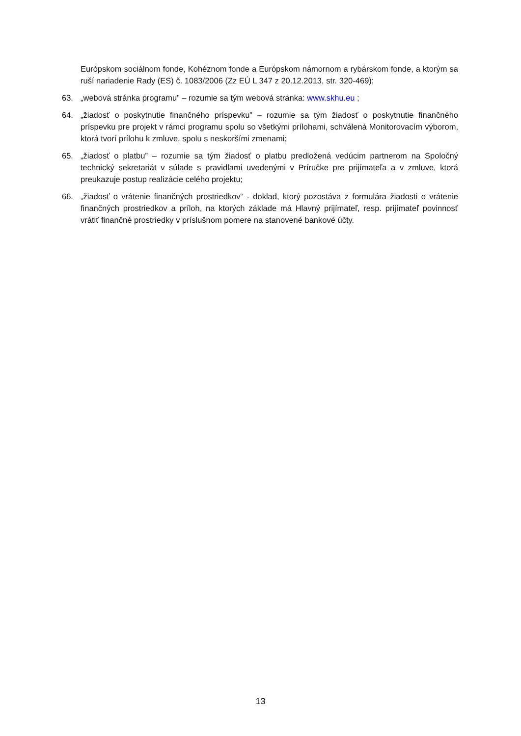Európskom sociálnom fonde, Kohéznom fonde a Európskom námornom a rybárskom fonde, a ktorým sa ruší nariadenie Rady (ES) č. 1083/2006 (Zz EÚ L 347 z 20.12.2013, str. 320-469);
63. „webová stránka programu” – rozumie sa tým webová stránka: www.skhu.eu ;
64. „žiadosť o poskytnutie finančného príspevku” – rozumie sa tým žiadosť o poskytnutie finančného príspevku pre projekt v rámci programu spolu so všetkými prílohami, schválená Monitorovacím výborom, ktorá tvorí prílohu k zmluve, spolu s neskoršími zmenami;
65. „žiadosť o platbu” – rozumie sa tým žiadosť o platbu predložená vedúcim partnerom na Spoločný technický sekretariát v súlade s pravidlami uvedenými v Príručke pre prijímateľa a v zmluve, ktorá preukazuje postup realizácie celého projektu;
66. „žiadosť o vrátenie finančných prostriedkov“ - doklad, ktorý pozostáva z formulára žiadosti o vrátenie finančných prostriedkov a príloh, na ktorých základe má Hlavný prijímateľ, resp. prijímateľ povinnosť vrátiť finančné prostriedky v príslušnom pomere na stanovené bankové účty.
13